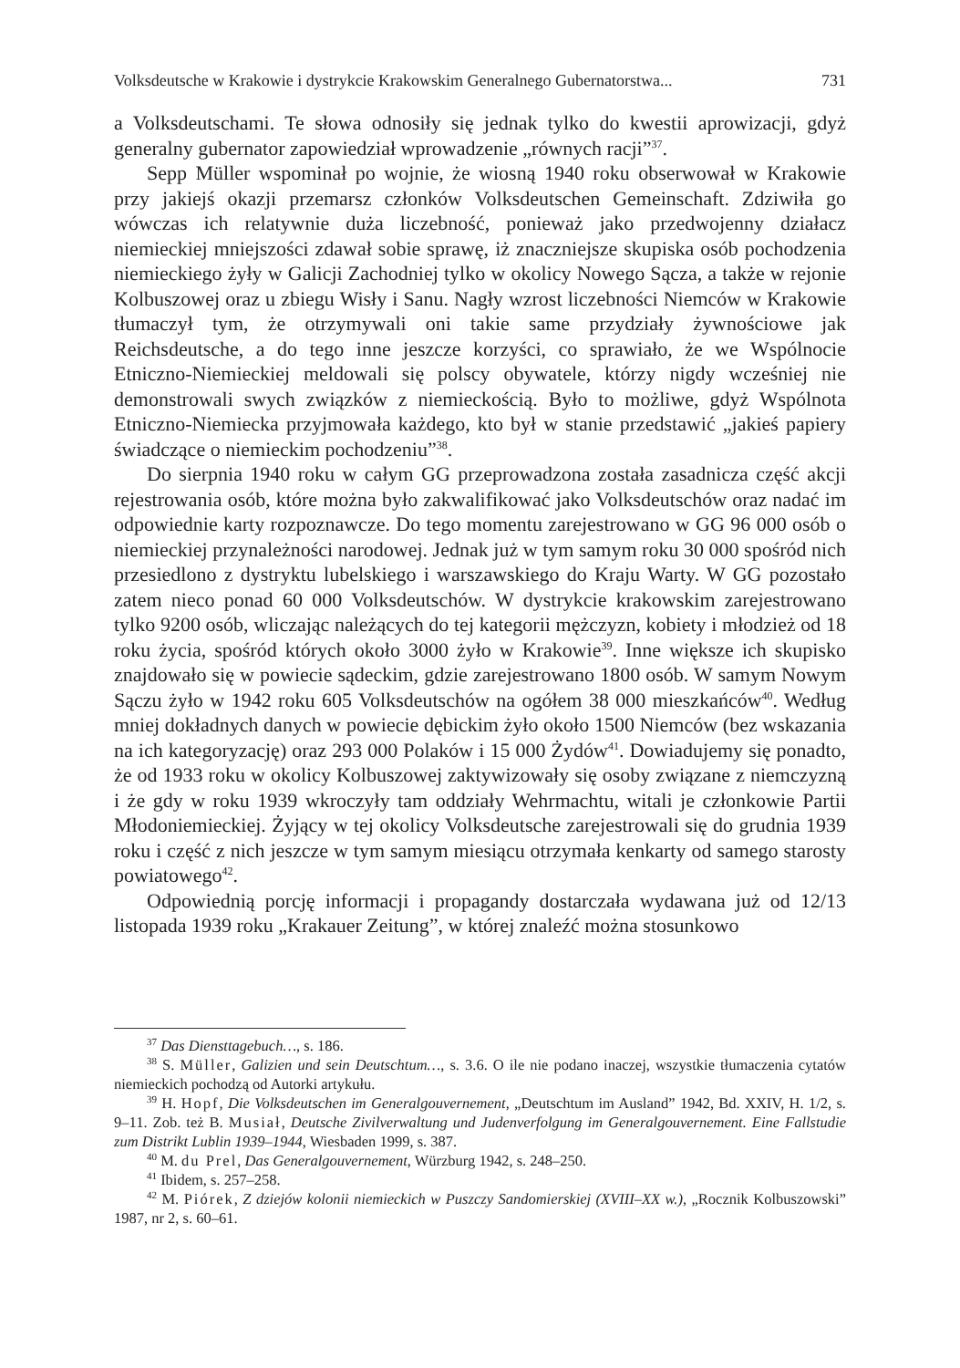Volksdeutsche w Krakowie i dystrykcie Krakowskim Generalnego Gubernatorstwa... 731
a Volksdeutschami. Te słowa odnosiły się jednak tylko do kwestii aprowizacji, gdyż generalny gubernator zapowiedział wprowadzenie „równych racji”<sup>37</sup>.
Sepp Müller wspominał po wojnie, że wiosną 1940 roku obserwował w Krakowie przy jakiejś okazji przemarsz członków Volksdeutschen Gemeinschaft. Zdziwiła go wówczas ich relatywnie duża liczebność, ponieważ jako przedwojenny działacz niemieckiej mniejszości zdawał sobie sprawę, iż znaczniejsze skupiska osób pochodzenia niemieckiego żyły w Galicji Zachodniej tylko w okolicy Nowego Sącza, a także w rejonie Kolbuszowej oraz u zbiegu Wisły i Sanu. Nagły wzrost liczebności Niemców w Krakowie tłumaczył tym, że otrzymywali oni takie same przydziały żywnościowe jak Reichsdeutsche, a do tego inne jeszcze korzyści, co sprawiało, że we Wspólnocie Etniczno-Niemieckiej meldowali się polscy obywatele, którzy nigdy wcześniej nie demonstrowali swych związków z niemieckością. Było to możliwe, gdyż Wspólnota Etniczno-Niemiecka przyjmowała każdego, kto był w stanie przedstawić „jakieś papiery świadczące o niemieckim pochodzeniu”<sup>38</sup>.
Do sierpnia 1940 roku w całym GG przeprowadzona została zasadnicza część akcji rejestrowania osób, które można było zakwalifikować jako Volksdeutschów oraz nadać im odpowiednie karty rozpoznawcze. Do tego momentu zarejestrowano w GG 96 000 osób o niemieckiej przynależności narodowej. Jednak już w tym samym roku 30 000 spośród nich przesiedlono z dystryktu lubelskiego i warszawskiego do Kraju Warty. W GG pozostało zatem nieco ponad 60 000 Volksdeutschów. W dystrykcie krakowskim zarejestrowano tylko 9200 osób, wliczając należących do tej kategorii mężczyzn, kobiety i młodzież od 18 roku życia, spośród których około 3000 żyło w Krakowie<sup>39</sup>. Inne większe ich skupisko znajdowało się w powiecie sądeckim, gdzie zarejestrowano 1800 osób. W samym Nowym Sączu żyło w 1942 roku 605 Volksdeutschów na ogółem 38 000 mieszkańców<sup>40</sup>. Według mniej dokładnych danych w powiecie dębickim żyło około 1500 Niemców (bez wskazania na ich kategoryzację) oraz 293 000 Polaków i 15 000 Żydów<sup>41</sup>. Dowiadujemy się ponadto, że od 1933 roku w okolicy Kolbuszowej zaktywizowały się osoby związane z niemczyzną i że gdy w roku 1939 wkroczyły tam oddziały Wehrmachtu, witali je członkowie Partii Młodoniemieckiej. Żyjący w tej okolicy Volksdeutsche zarejestrowali się do grudnia 1939 roku i część z nich jeszcze w tym samym miesiącu otrzymała kenkarty od samego starosty powiatowego<sup>42</sup>.
Odpowiednią porcję informacji i propagandy dostarczała wydawana już od 12/13 listopada 1939 roku „Krakauer Zeitung”, w której znaleźć można stosunkowo
<sup>37</sup> Das Diensttagebuch…, s. 186.
<sup>38</sup> S. Müller, Galizien und sein Deutschtum…, s. 3.6. O ile nie podano inaczej, wszystkie tłumaczenia cytatów niemieckich pochodzą od Autorki artykułu.
<sup>39</sup> H. Hopf, Die Volksdeutschen im Generalgouvernement, „Deutschtum im Ausland” 1942, Bd. XXIV, H. 1/2, s. 9–11. Zob. też B. Musiał, Deutsche Zivilverwaltung und Judenverfolgung im Generalgouvernement. Eine Fallstudie zum Distrikt Lublin 1939–1944, Wiesbaden 1999, s. 387.
<sup>40</sup> M. du Prel, Das Generalgouvernement, Würzburg 1942, s. 248–250.
<sup>41</sup> Ibidem, s. 257–258.
<sup>42</sup> M. Piórek, Z dziejów kolonii niemieckich w Puszczy Sandomierskiej (XVIII–XX w.), „Rocznik Kolbuszowski” 1987, nr 2, s. 60–61.